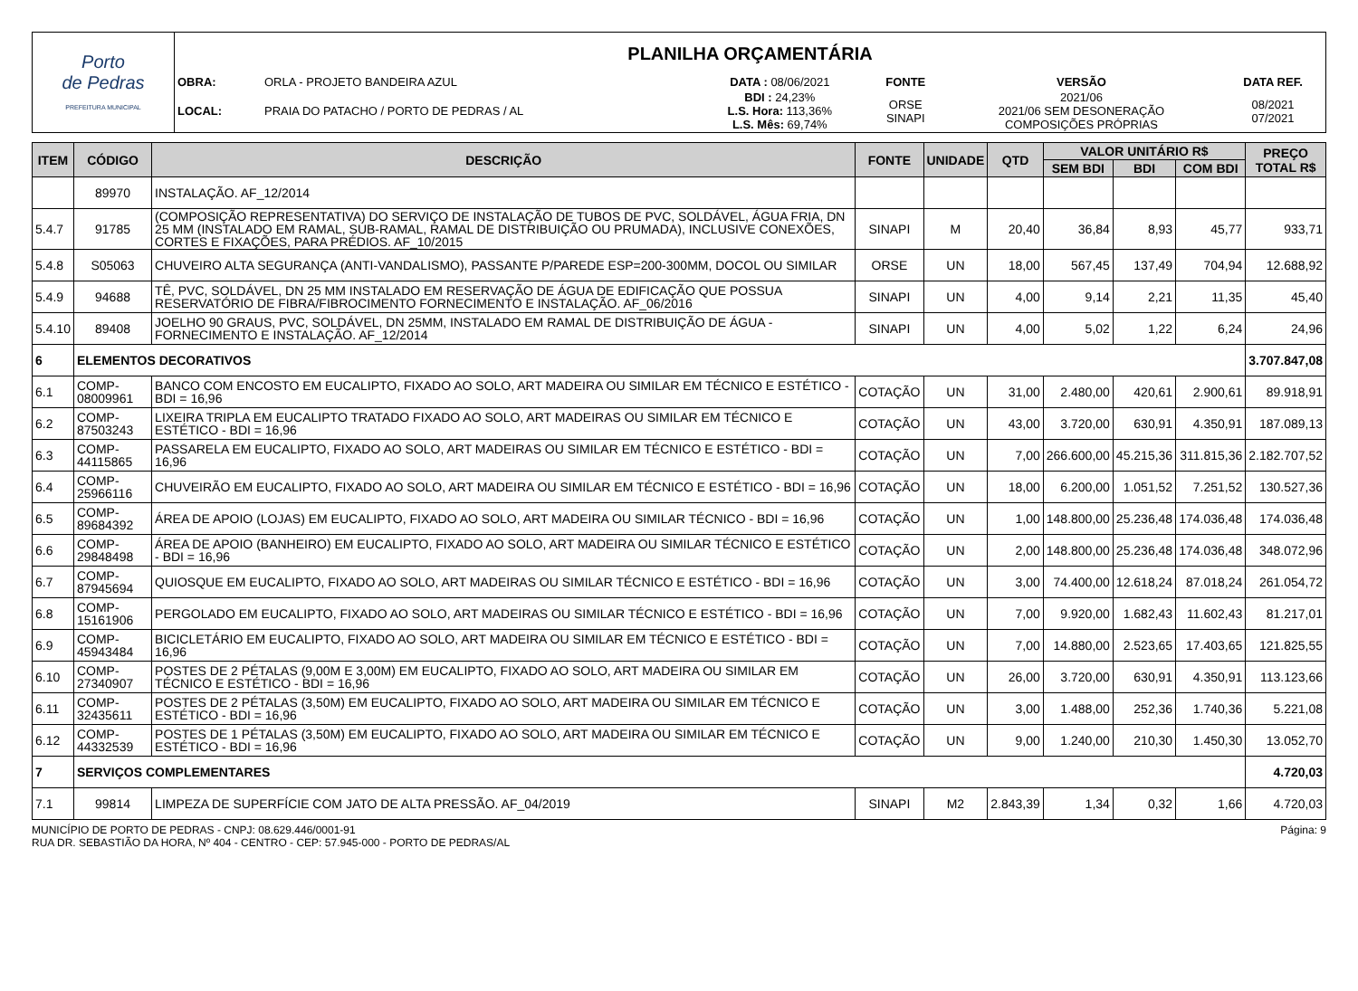| Porto de Pedras PREFEITURA MUNICIPAL | PLANILHA ORÇAMENTÁRIA |
| | / OBRA: / ORLA - PROJETO BANDEIRA AZUL / DATA : 08/06/2021 / FONTE / VERSÃO / DATA REF. / / LOCAL: / PRAIA DO PATACHO / PORTO DE PEDRAS / AL / BDI : 24,23% L.S. Hora: 113,36% L.S. Mês: 69,74% / ORSE SINAPI / 2021/06 2021/06 SEM DESONERAÇÃO COMPOSIÇÕES PRÓPRIAS / 08/2021 07/2021 / |
| ITEM | CÓDIGO | DESCRIÇÃO | FONTE | UNIDADE | QTD | VALOR UNITÁRIO R$ | | | PREÇO TOTAL R$ |
| --- | --- | --- | --- | --- | --- | --- | --- | --- | --- |
| | | | | | | SEM BDI | BDI | COM BDI | |
| | 89970 | INSTALAÇÃO. AF_12/2014 | | | | | | | |
| 5.4.7 | 91785 | (COMPOSIÇÃO REPRESENTATIVA) DO SERVIÇO DE INSTALAÇÃO DE TUBOS DE PVC, SOLDÁVEL, ÁGUA FRIA, DN 25 MM (INSTALADO EM RAMAL, SUB-RAMAL, RAMAL DE DISTRIBUIÇÃO OU PRUMADA), INCLUSIVE CONEXÕES, CORTES E FIXAÇÕES, PARA PRÉDIOS. AF_10/2015 | SINAPI | M | 20,40 | 36,84 | 8,93 | 45,77 | 933,71 |
| 5.4.8 | S05063 | CHUVEIRO ALTA SEGURANÇA (ANTI-VANDALISMO), PASSANTE P/PAREDE ESP=200-300MM, DOCOL OU SIMILAR | ORSE | UN | 18,00 | 567,45 | 137,49 | 704,94 | 12.688,92 |
| 5.4.9 | 94688 | TÊ, PVC, SOLDÁVEL, DN 25 MM INSTALADO EM RESERVAÇÃO DE ÁGUA DE EDIFICAÇÃO QUE POSSUA RESERVATÓRIO DE FIBRA/FIBROCIMENTO FORNECIMENTO E INSTALAÇÃO. AF_06/2016 | SINAPI | UN | 4,00 | 9,14 | 2,21 | 11,35 | 45,40 |
| 5.4.10 | 89408 | JOELHO 90 GRAUS, PVC, SOLDÁVEL, DN 25MM, INSTALADO EM RAMAL DE DISTRIBUIÇÃO DE ÁGUA - FORNECIMENTO E INSTALAÇÃO. AF_12/2014 | SINAPI | UN | 4,00 | 5,02 | 1,22 | 6,24 | 24,96 |
| 6 | ELEMENTOS DECORATIVOS | | | | | | | | 3.707.847,08 |
| 6.1 | COMP-08009961 | BANCO COM ENCOSTO EM EUCALIPTO, FIXADO AO SOLO, ART MADEIRA OU SIMILAR EM TÉCNICO E ESTÉTICO - BDI = 16,96 | COTAÇÃO | UN | 31,00 | 2.480,00 | 420,61 | 2.900,61 | 89.918,91 |
| 6.2 | COMP-87503243 | LIXEIRA TRIPLA EM EUCALIPTO TRATADO FIXADO AO SOLO, ART MADEIRAS OU SIMILAR EM TÉCNICO E ESTÉTICO - BDI = 16,96 | COTAÇÃO | UN | 43,00 | 3.720,00 | 630,91 | 4.350,91 | 187.089,13 |
| 6.3 | COMP-44115865 | PASSARELA EM EUCALIPTO, FIXADO AO SOLO, ART MADEIRAS OU SIMILAR EM TÉCNICO E ESTÉTICO - BDI = 16,96 | COTAÇÃO | UN | 7,00 | 266.600,00 | 45.215,36 | 311.815,36 | 2.182.707,52 |
| 6.4 | COMP-25966116 | CHUVEIRÃO EM EUCALIPTO, FIXADO AO SOLO, ART MADEIRA OU SIMILAR EM TÉCNICO E ESTÉTICO - BDI = 16,96 | COTAÇÃO | UN | 18,00 | 6.200,00 | 1.051,52 | 7.251,52 | 130.527,36 |
| 6.5 | COMP-89684392 | ÁREA DE APOIO (LOJAS) EM EUCALIPTO, FIXADO AO SOLO, ART MADEIRA OU SIMILAR TÉCNICO - BDI = 16,96 | COTAÇÃO | UN | 1,00 | 148.800,00 | 25.236,48 | 174.036,48 | 174.036,48 |
| 6.6 | COMP-29848498 | ÁREA DE APOIO (BANHEIRO) EM EUCALIPTO, FIXADO AO SOLO, ART MADEIRA OU SIMILAR TÉCNICO E ESTÉTICO - BDI = 16,96 | COTAÇÃO | UN | 2,00 | 148.800,00 | 25.236,48 | 174.036,48 | 348.072,96 |
| 6.7 | COMP-87945694 | QUIOSQUE EM EUCALIPTO, FIXADO AO SOLO, ART MADEIRAS OU SIMILAR TÉCNICO E ESTÉTICO - BDI = 16,96 | COTAÇÃO | UN | 3,00 | 74.400,00 | 12.618,24 | 87.018,24 | 261.054,72 |
| 6.8 | COMP-15161906 | PERGOLADO EM EUCALIPTO, FIXADO AO SOLO, ART MADEIRAS OU SIMILAR TÉCNICO E ESTÉTICO - BDI = 16,96 | COTAÇÃO | UN | 7,00 | 9.920,00 | 1.682,43 | 11.602,43 | 81.217,01 |
| 6.9 | COMP-45943484 | BICICLETÁRIO EM EUCALIPTO, FIXADO AO SOLO, ART MADEIRA OU SIMILAR EM TÉCNICO E ESTÉTICO - BDI = 16,96 | COTAÇÃO | UN | 7,00 | 14.880,00 | 2.523,65 | 17.403,65 | 121.825,55 |
| 6.10 | COMP-27340907 | POSTES DE 2 PÉTALAS (9,00M E 3,00M) EM EUCALIPTO, FIXADO AO SOLO, ART MADEIRA OU SIMILAR EM TÉCNICO E ESTÉTICO - BDI = 16,96 | COTAÇÃO | UN | 26,00 | 3.720,00 | 630,91 | 4.350,91 | 113.123,66 |
| 6.11 | COMP-32435611 | POSTES DE 2 PÉTALAS (3,50M) EM EUCALIPTO, FIXADO AO SOLO, ART MADEIRA OU SIMILAR EM TÉCNICO E ESTÉTICO - BDI = 16,96 | COTAÇÃO | UN | 3,00 | 1.488,00 | 252,36 | 1.740,36 | 5.221,08 |
| 6.12 | COMP-44332539 | POSTES DE 1 PÉTALAS (3,50M) EM EUCALIPTO, FIXADO AO SOLO, ART MADEIRA OU SIMILAR EM TÉCNICO E ESTÉTICO - BDI = 16,96 | COTAÇÃO | UN | 9,00 | 1.240,00 | 210,30 | 1.450,30 | 13.052,70 |
| 7 | SERVIÇOS COMPLEMENTARES | | | | | | | | 4.720,03 |
| 7.1 | 99814 | LIMPEZA DE SUPERFÍCIE COM JATO DE ALTA PRESSÃO. AF_04/2019 | SINAPI | M2 | 2.843,39 | 1,34 | 0,32 | 1,66 | 4.720,03 |
MUNICÍPIO DE PORTO DE PEDRAS - CNPJ: 08.629.446/0001-91
RUA DR. SEBASTIÃO DA HORA, Nº 404 - CENTRO - CEP: 57.945-000 - PORTO DE PEDRAS/AL
Página: 9